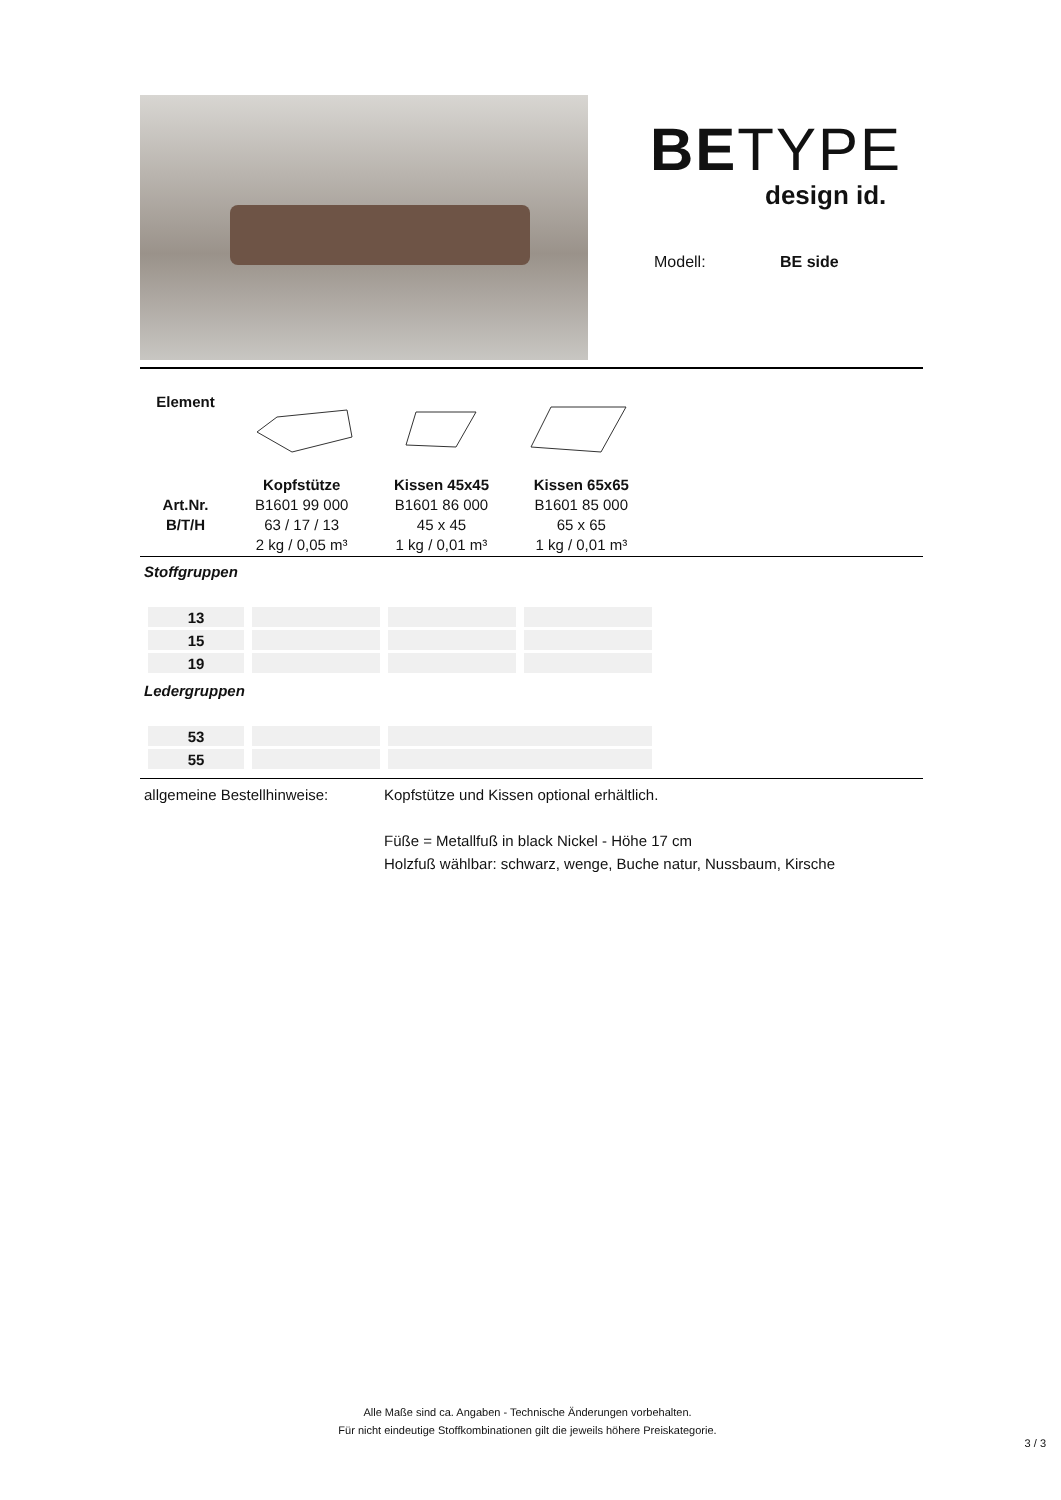BE TYPE
design id.
Modell: BE side
| Element | | | |
| | Kopfstütze | Kissen 45x45 | Kissen 65x65 |
| Art.Nr. | B1601 99 000 | B1601 86 000 | B1601 85 000 |
| B/T/H | 63 / 17 / 13 | 45 x 45 | 65 x 65 |
| | 2 kg / 0,05 m³ | 1 kg / 0,01 m³ | 1 kg / 0,01 m³ |
Stoffgruppen
| 13 | | | |
| 15 | | | |
| 19 | | | |
Ledergruppen
| 53 | | |
| 55 | | |
allgemeine Bestellhinweise:
Kopfstütze und Kissen optional erhältlich.
Füße = Metallfuß in black Nickel - Höhe 17 cm
Holzfuß wählbar: schwarz, wenge, Buche natur, Nussbaum, Kirsche
Alle Maße sind ca. Angaben - Technische Änderungen vorbehalten.
Für nicht eindeutige Stoffkombinationen gilt die jeweils höhere Preiskategorie.
3 / 3